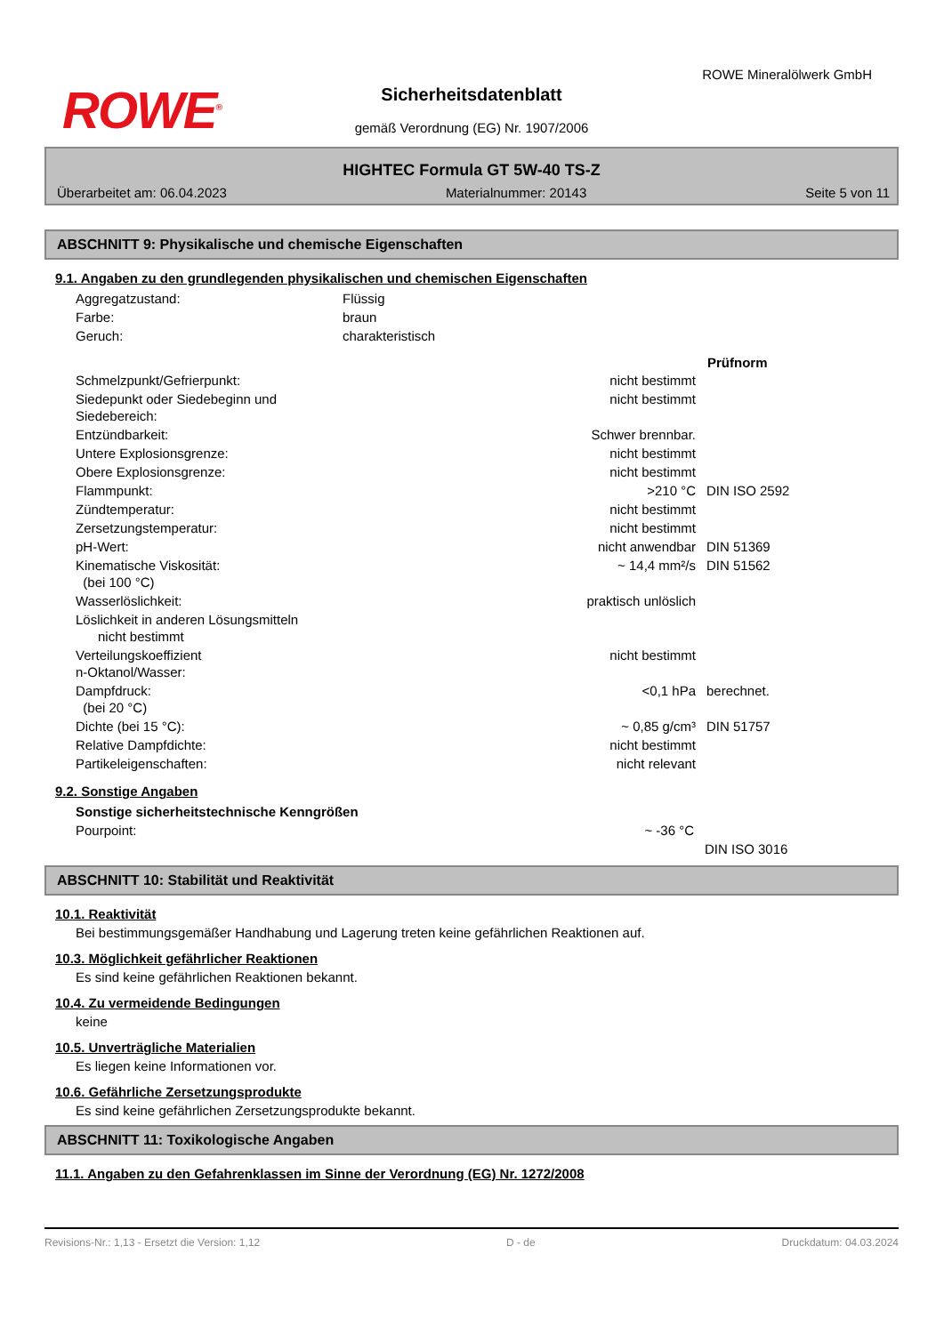ROWE<sup>®</sup>
ROWE Mineralölwerk GmbH
Sicherheitsdatenblatt
gemäß Verordnung (EG) Nr. 1907/2006
HIGHTEC Formula GT 5W-40 TS-Z
Überarbeitet am: 06.04.2023 Materialnummer: 20143 Seite 5 von 11
ABSCHNITT 9: Physikalische und chemische Eigenschaften
9.1. Angaben zu den grundlegenden physikalischen und chemischen Eigenschaften
| Aggregatzustand: | Flüssig |
| Farbe: | braun |
| Geruch: | charakteristisch |
| | | Prüfnorm |
| --- | --- | --- |
| Schmelzpunkt/Gefrierpunkt: | nicht bestimmt | |
| Siedepunkt oder Siedebeginn und Siedebereich: | nicht bestimmt | |
| Entzündbarkeit: | Schwer brennbar. | |
| Untere Explosionsgrenze: | nicht bestimmt | |
| Obere Explosionsgrenze: | nicht bestimmt | |
| Flammpunkt: | >210 °C | DIN ISO 2592 |
| Zündtemperatur: | nicht bestimmt | |
| Zersetzungstemperatur: | nicht bestimmt | |
| pH-Wert: | nicht anwendbar | DIN 51369 |
| Kinematische Viskosität: (bei 100 °C) | ~ 14,4 mm²/s | DIN 51562 |
| Wasserlöslichkeit: | praktisch unlöslich | |
| Löslichkeit in anderen Lösungsmitteln nicht bestimmt | | |
| Verteilungskoeffizient n-Oktanol/Wasser: | nicht bestimmt | |
| Dampfdruck: (bei 20 °C) | <0,1 hPa | berechnet. |
| Dichte (bei 15 °C): | ~ 0,85 g/cm³ | DIN 51757 |
| Relative Dampfdichte: | nicht bestimmt | |
| Partikeleigenschaften: | nicht relevant | |
9.2. Sonstige Angaben
| Sonstige sicherheitstechnische Kenngrößen | | |
| Pourpoint: | ~ -36 °C | |
| | | DIN ISO 3016 |
ABSCHNITT 10: Stabilität und Reaktivität
10.1. Reaktivität
Bei bestimmungsgemäßer Handhabung und Lagerung treten keine gefährlichen Reaktionen auf.
10.3. Möglichkeit gefährlicher Reaktionen
Es sind keine gefährlichen Reaktionen bekannt.
10.4. Zu vermeidende Bedingungen
keine
10.5. Unverträgliche Materialien
Es liegen keine Informationen vor.
10.6. Gefährliche Zersetzungsprodukte
Es sind keine gefährlichen Zersetzungsprodukte bekannt.
ABSCHNITT 11: Toxikologische Angaben
11.1. Angaben zu den Gefahrenklassen im Sinne der Verordnung (EG) Nr. 1272/2008
Revisions-Nr.: 1,13 - Ersetzt die Version: 1,12 D - de Druckdatum: 04.03.2024